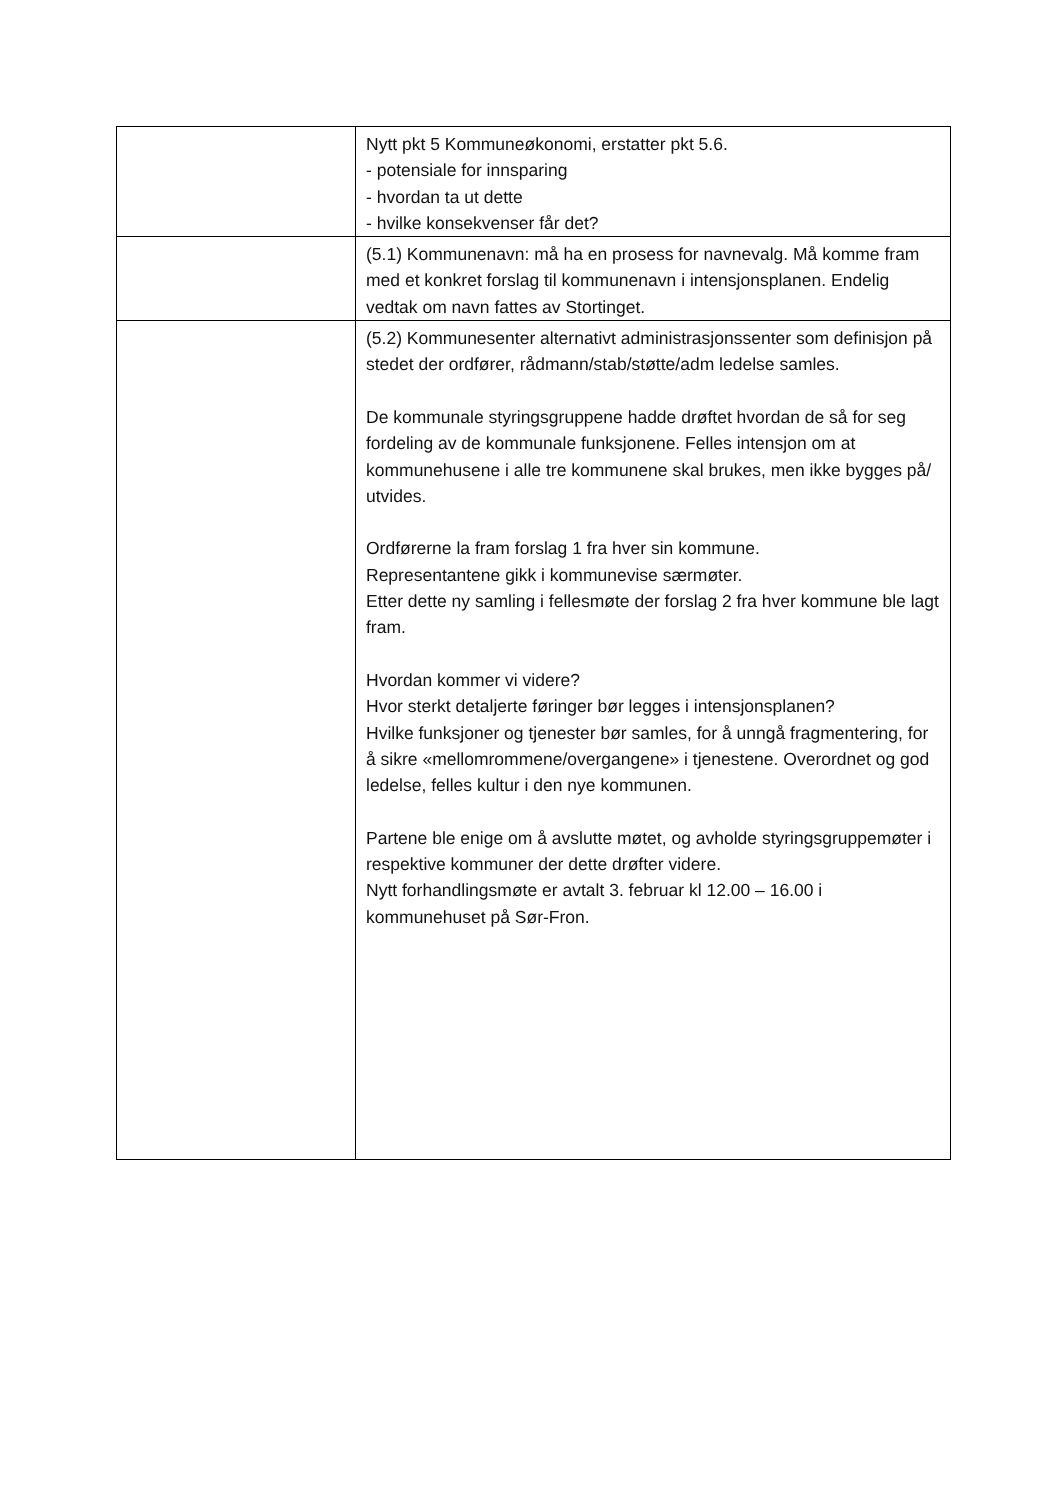| | Nytt pkt 5 Kommuneøkonomi, erstatter pkt 5.6. - potensiale for innsparing - hvordan ta ut dette - hvilke konsekvenser får det? |
| | (5.1) Kommunenavn: må ha en prosess for navnevalg. Må komme fram med et konkret forslag til kommunenavn i intensjonsplanen. Endelig vedtak om navn fattes av Stortinget. |
| | (5.2) Kommunesenter alternativt administrasjonssenter som definisjon på stedet der ordfører, rådmann/stab/støtte/adm ledelse samles. De kommunale styringsgruppene hadde drøftet hvordan de så for seg fordeling av de kommunale funksjonene. Felles intensjon om at kommunehusene i alle tre kommunene skal brukes, men ikke bygges på/ utvides. Ordførerne la fram forslag 1 fra hver sin kommune. Representantene gikk i kommunevise særmøter. Etter dette ny samling i fellesmøte der forslag 2 fra hver kommune ble lagt fram. Hvordan kommer vi videre? Hvor sterkt detaljerte føringer bør legges i intensjonsplanen? Hvilke funksjoner og tjenester bør samles, for å unngå fragmentering, for å sikre «mellomrommene/overgangene» i tjenestene. Overordnet og god ledelse, felles kultur i den nye kommunen. Partene ble enige om å avslutte møtet, og avholde styringsgruppemøter i respektive kommuner der dette drøfter videre. Nytt forhandlingsmøte er avtalt 3. februar kl 12.00 – 16.00 i kommunehuset på Sør-Fron. |